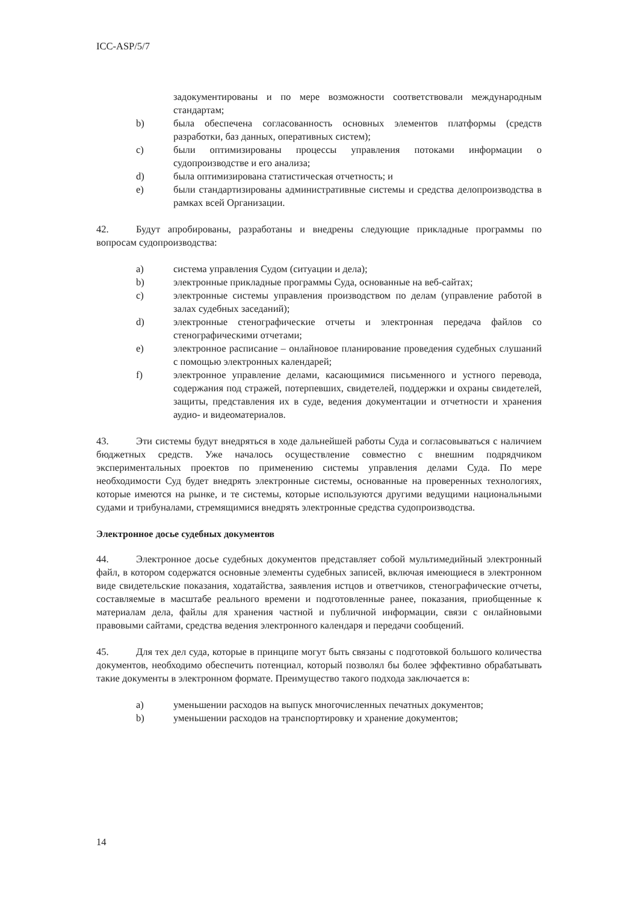ICC-ASP/5/7
задокументированы и по мере возможности соответствовали международным стандартам;
b) была обеспечена согласованность основных элементов платформы (средств разработки, баз данных, оперативных систем);
c) были оптимизированы процессы управления потоками информации о судопроизводстве и его анализа;
d) была оптимизирована статистическая отчетность; и
e) были стандартизированы административные системы и средства делопроизводства в рамках всей Организации.
42. Будут апробированы, разработаны и внедрены следующие прикладные программы по вопросам судопроизводства:
a) система управления Судом (ситуации и дела);
b) электронные прикладные программы Суда, основанные на веб-сайтах;
c) электронные системы управления производством по делам (управление работой в залах судебных заседаний);
d) электронные стенографические отчеты и электронная передача файлов со стенографическими отчетами;
e) электронное расписание – онлайновое планирование проведения судебных слушаний с помощью электронных календарей;
f) электронное управление делами, касающимися письменного и устного перевода, содержания под стражей, потерпевших, свидетелей, поддержки и охраны свидетелей, защиты, представления их в суде, ведения документации и отчетности и хранения аудио- и видеоматериалов.
43. Эти системы будут внедряться в ходе дальнейшей работы Суда и согласовываться с наличием бюджетных средств. Уже началось осуществление совместно с внешним подрядчиком экспериментальных проектов по применению системы управления делами Суда. По мере необходимости Суд будет внедрять электронные системы, основанные на проверенных технологиях, которые имеются на рынке, и те системы, которые используются другими ведущими национальными судами и трибуналами, стремящимися внедрять электронные средства судопроизводства.
Электронное досье судебных документов
44. Электронное досье судебных документов представляет собой мультимедийный электронный файл, в котором содержатся основные элементы судебных записей, включая имеющиеся в электронном виде свидетельские показания, ходатайства, заявления истцов и ответчиков, стенографические отчеты, составляемые в масштабе реального времени и подготовленные ранее, показания, приобщенные к материалам дела, файлы для хранения частной и публичной информации, связи с онлайновыми правовыми сайтами, средства ведения электронного календаря и передачи сообщений.
45. Для тех дел суда, которые в принципе могут быть связаны с подготовкой большого количества документов, необходимо обеспечить потенциал, который позволял бы более эффективно обрабатывать такие документы в электронном формате. Преимущество такого подхода заключается в:
a) уменьшении расходов на выпуск многочисленных печатных документов;
b) уменьшении расходов на транспортировку и хранение документов;
14